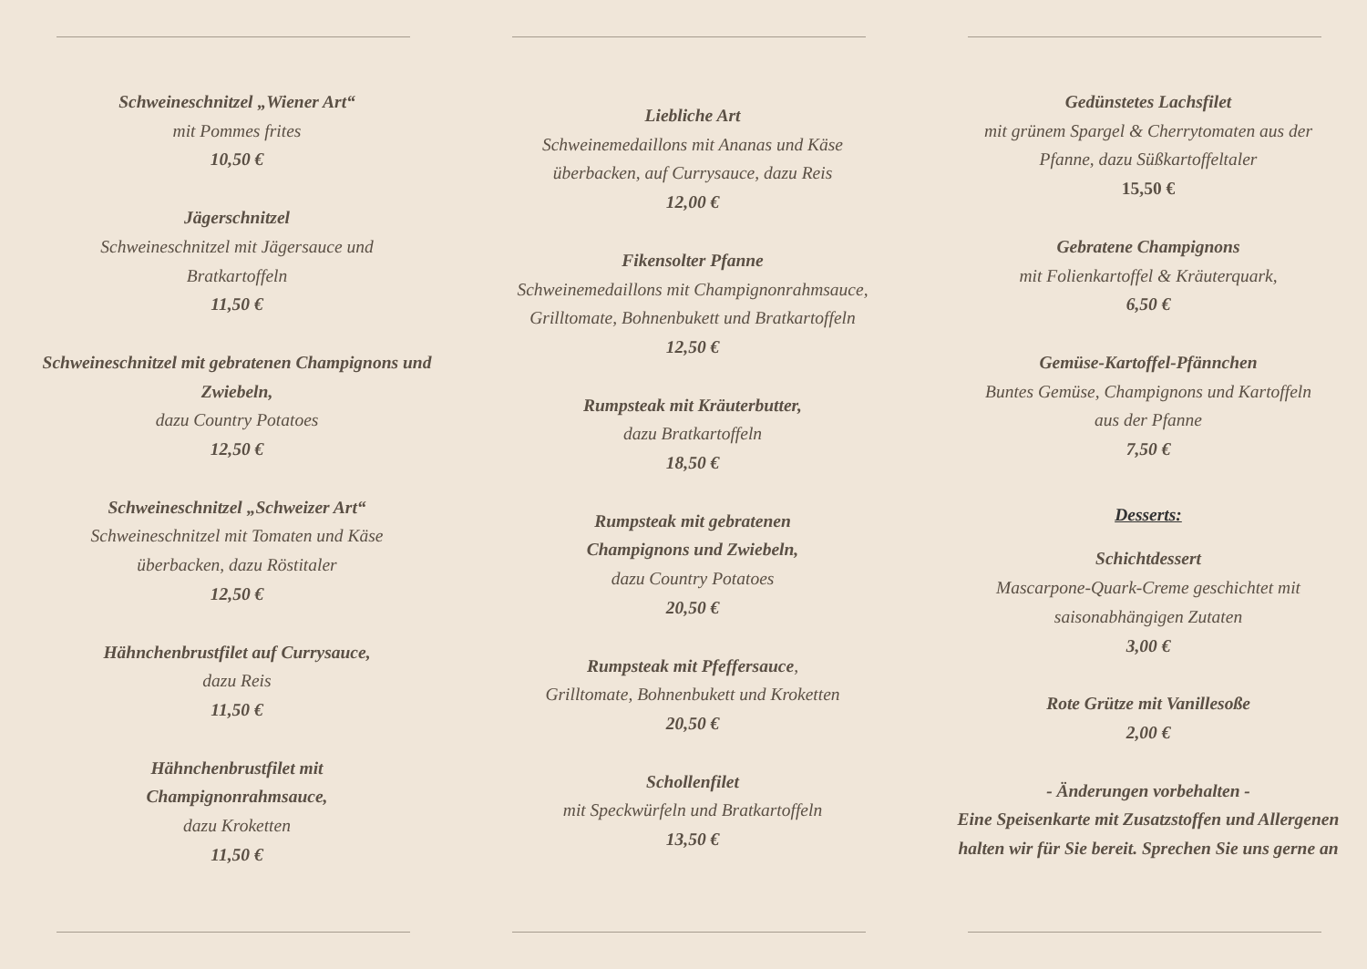Schweineschnitzel „Wiener Art“
mit Pommes frites
10,50 €
Jägerschnitzel
Schweineschnitzel mit Jägersauce und
Bratkartoffeln
11,50 €
Schweineschnitzel mit gebratenen Champignons und Zwiebeln,
dazu Country Potatoes
12,50 €
Schweineschnitzel „Schweizer Art“
Schweineschnitzel mit Tomaten und Käse
überbacken, dazu Röstitaler
12,50 €
Hähnchenbrustfilet auf Currysauce,
dazu Reis
11,50 €
Hähnchenbrustfilet mit
Champignonrahmsauce,
dazu Kroketten
11,50 €
Liebliche Art
Schweinemedaillons mit Ananas und Käse
überbacken, auf Currysauce, dazu Reis
12,00 €
Fikensolter Pfanne
Schweinemedaillons mit Champignonrahmsauce,
Grilltomate, Bohnenbukett und Bratkartoffeln
12,50 €
Rumpsteak mit Kräuterbutter,
dazu Bratkartoffeln
18,50 €
Rumpsteak mit gebratenen
Champignons und Zwiebeln,
dazu Country Potatoes
20,50 €
Rumpsteak mit Pfeffersauce,
Grilltomate, Bohnenbukett und Kroketten
20,50 €
Schollenfilet
mit Speckwürfeln und Bratkartoffeln
13,50 €
Gedünstetes Lachsfilet
mit grünem Spargel & Cherrytomaten aus der
Pfanne, dazu Süßkartoffeltaler
15,50 €
Gebratene Champignons
mit Folienkartoffel & Kräuterquark,
6,50 €
Gemüse-Kartoffel-Pfännchen
Buntes Gemüse, Champignons und Kartoffeln
aus der Pfanne
7,50 €
Desserts:
Schichtdessert
Mascarpone-Quark-Creme geschichtet mit
saisonabhängigen Zutaten
3,00 €
Rote Grütze mit Vanillesoße
2,00 €
- Änderungen vorbehalten -
Eine Speisenkarte mit Zusatzstoffen und Allergenen
halten wir für Sie bereit. Sprechen Sie uns gerne an